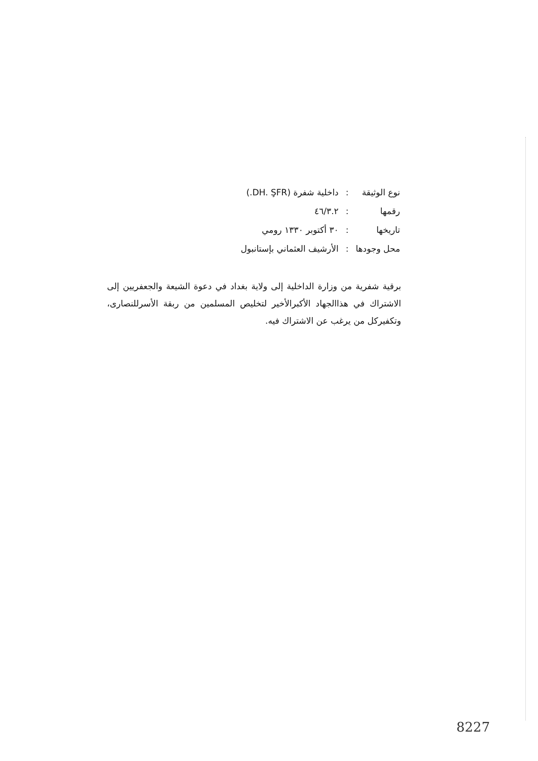| نوع الوثيقة | : | داخلية شفرة (DH. ŞFR.) |
| رقمها | : | ٤٦/٣.٢ |
| تاريخها | : | ٣٠ أكتوبر ١٣٣٠ رومي |
| محل وجودها | : | الأرشيف العثماني بإستانبول |
برقية شفرية من وزارة الداخلية إلى ولاية بغداد في دعوة الشيعة والجعفريين إلى الاشتراك في هذاالجهاد الأكبرالأخير لتخليص المسلمين من ربقة الأسرللنصارى، وتكفيركل من يرغب عن الاشتراك فيه.
8227